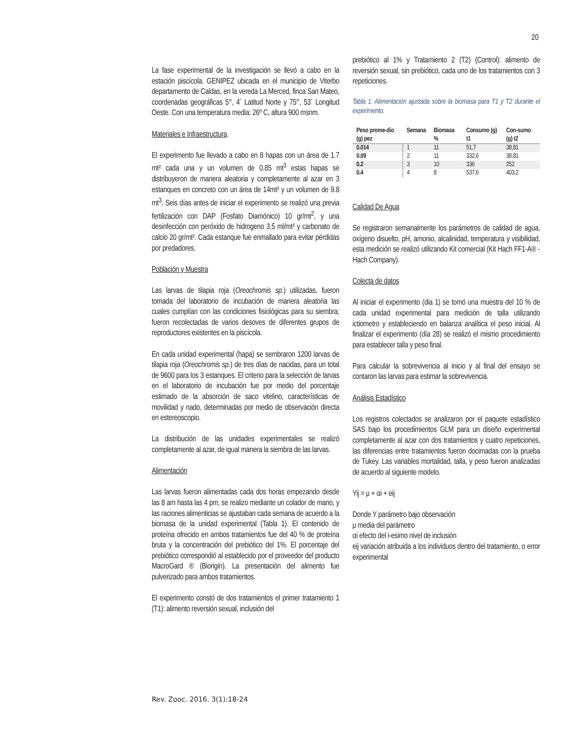20
La fase experimental de la investigación se llevó a cabo en la estación piscícola. GENIPEZ ubicada en el municipio de Viterbo departamento de Caldas, en la vereda La Merced, finca San Mateo, coordenadas geográficas 5°, 4´ Latitud Norte y 75°, 53´ Longitud Oeste. Con una temperatura media: 26º C, altura 900 msnm.
Materiales e Infraestructura.
El experimento fue llevado a cabo en 8 hapas con un área de 1.7 mt² cada una y un volumen de 0.85 mt<sup>3</sup> estas hapas se distribuyeron de manera aleatoria y completamente al azar en 3 estanques en concreto con un área de 14mt² y un volumen de 9.8 mt<sup>3</sup>. Seis días antes de iniciar el experimento se realizó una previa fertilización con DAP (Fosfato Diamónico) 10 gr/mt<sup>2</sup>, y una desinfección con peróxido de hidrogeno 3.5 ml/mt² y carbonato de calcio 20 gr/mt². Cada estanque fue enmallado para evitar pérdidas por predadores.
Población y Muestra
Las larvas de tilapia roja (Oreochromis sp.) utilizadas, fueron tomada del laboratorio de incubación de manera aleatoria las cuales cumplían con las condiciones fisiológicas para su siembra; fueron recolectadas de varios desoves de diferentes grupos de reproductores existentes en la piscícola.
En cada unidad experimental (hapa) se sembraron 1200 larvas de tilapia roja (Oreochromis sp.) de tres días de nacidas, para un total de 9600 para los 3 estanques. El criterio para la selección de larvas en el laboratorio de incubación fue por medio del porcentaje estimado de la absorción de saco vitelino, características de movilidad y nado, determinadas por medio de observación directa en estereoscopio.
La distribución de las unidades experimentales se realizó completamente al azar, de igual manera la siembra de las larvas.
Alimentación
Las larvas fueron alimentadas cada dos horas empezando desde las 8 am hasta las 4 pm, se realizo mediante un colador de mano, y las raciones alimenticias se ajustaban cada semana de acuerdo a la biomasa de la unidad experimental (Tabla 1). El contenido de proteína ofrecido en ambos tratamientos fue del 40 % de proteína bruta y la concentración del prebiótico del 1%. El porcentaje del prebiótico correspondió al establecido por el proveedor del producto MacroGard ® (Biorigin). La presentación del alimento fue pulverizado para ambos tratamientos.
El experimento constó de dos tratamientos el primer tratamiento 1 (T1): alimento reversión sexual, inclusión del
prebiótico al 1% y Tratamiento 2 (T2) (Control): alimento de reversión sexual, sin prebiótico, cada uno de los tratamientos con 3 repeticiones.
Tabla 1. Alimentación ajustada sobre la biomasa para T1 y T2 durante el experimento.
| Peso prome-dio (g) pez | Semana | Biomasa % | Consumo (g) t1 | Con-sumo (g) t2 |
| --- | --- | --- | --- | --- |
| 0.014 | 1 | 11 | 51,7 | 38,81 |
| 0.09 | 2 | 11 | 332,6 | 38,81 |
| 0.2 | 3 | 10 | 336 | 252 |
| 0.4 | 4 | 8 | 537,6 | 403,2 |
Calidad De Agua
Se registraron semanalmente los parámetros de calidad de agua, oxígeno disuelto, pH, amonio, alcalinidad, temperatura y visibilidad, esta medición se realizó utilizando Kit comercial (Kit Hach FF1-A® - Hach Company).
Colecta de datos
Al iniciar el experimento (dia 1) se tomó una muestra del 10 % de cada unidad experimental para medición de talla utilizando ictiometro y estableciendo en balanza analítica el peso inicial. Al finalizar el experimento (día 28) se realizó el mismo procedimiento para establecer talla y peso final.
Para calcular la sobrevivencia al inicio y al final del ensayo se contaron las larvas para estimar la sobrevivencia.
Análisis Estadístico
Los registros colectados se analizaron por el paquete estadístico SAS bajo los procedimientos GLM para un diseño experimental completamente al azar con dos tratamientos y cuatro repeticiones, las diferencias entre tratamientos fueron docimadas con la prueba de Tukey. Las variables mortalidad, talla, y peso fueron analizadas de acuerdo al siguiente modelo.
Yij = μ + αi + eij
Donde Y parámetro bajo observación
μ media del parámetro
αi efecto del i-esimo nivel de inclusión
eij variación atribuida a los individuos dentro del tratamiento, o error experimental
Rev. Zooc. 2016. 3(1):18-24